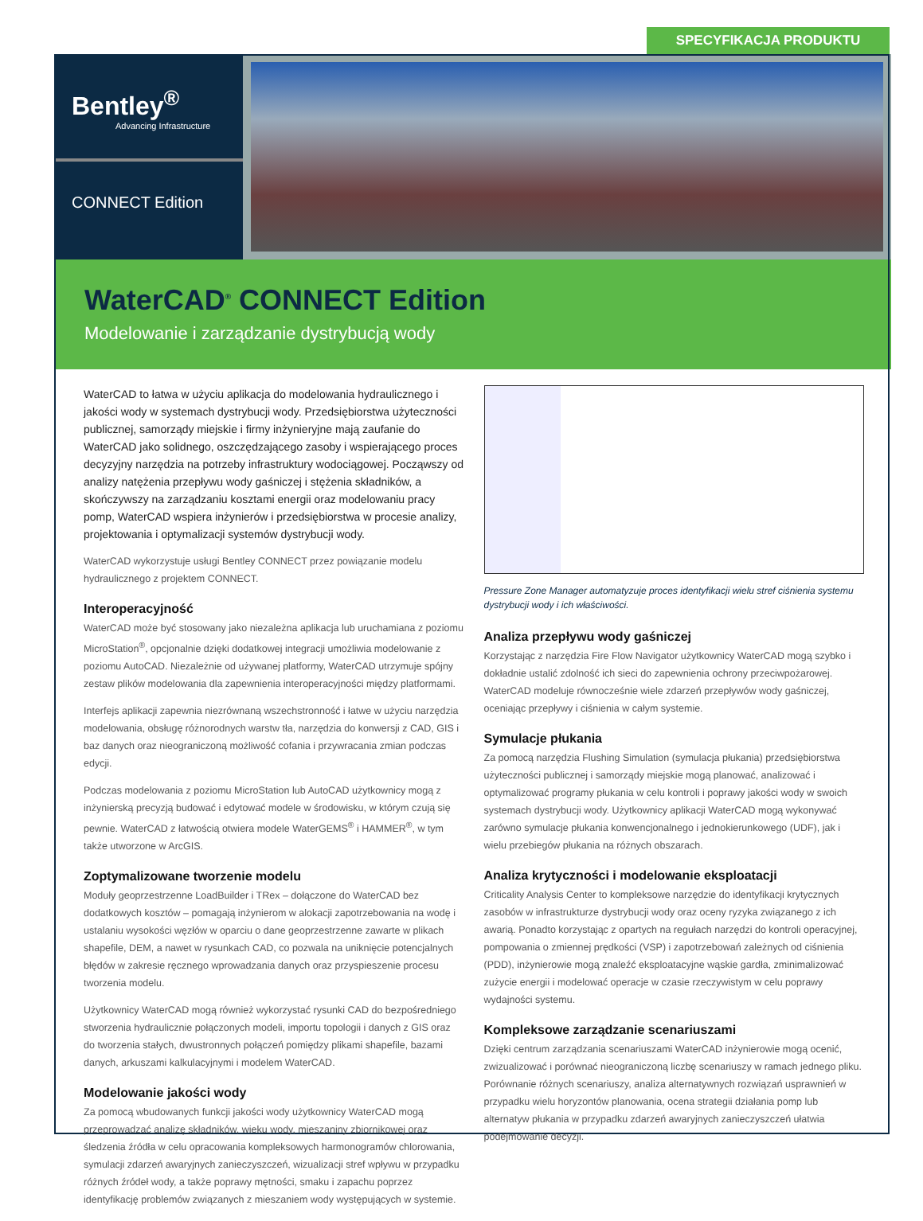SPECYFIKACJA PRODUKTU
Bentley<sup>®</sup>
Advancing Infrastructure
CONNECT Edition
WaterCAD<sup>®</sup> CONNECT Edition
Modelowanie i zarządzanie dystrybucją wody
WaterCAD to łatwa w użyciu aplikacja do modelowania hydraulicznego i jakości wody w systemach dystrybucji wody. Przedsiębiorstwa użyteczności publicznej, samorządy miejskie i firmy inżynieryjne mają zaufanie do WaterCAD jako solidnego, oszczędzającego zasoby i wspierającego proces decyzyjny narzędzia na potrzeby infrastruktury wodociągowej. Począwszy od analizy natężenia przepływu wody gaśniczej i stężenia składników, a skończywszy na zarządzaniu kosztami energii oraz modelowaniu pracy pomp, WaterCAD wspiera inżynierów i przedsiębiorstwa w procesie analizy, projektowania i optymalizacji systemów dystrybucji wody.
WaterCAD wykorzystuje usługi Bentley CONNECT przez powiązanie modelu hydraulicznego z projektem CONNECT.
Interoperacyjność
WaterCAD może być stosowany jako niezależna aplikacja lub uruchamiana z poziomu MicroStation<sup>®</sup>, opcjonalnie dzięki dodatkowej integracji umożliwia modelowanie z poziomu AutoCAD. Niezależnie od używanej platformy, WaterCAD utrzymuje spójny zestaw plików modelowania dla zapewnienia interoperacyjności między platformami.
Interfejs aplikacji zapewnia niezrównaną wszechstronność i łatwe w użyciu narzędzia modelowania, obsługę różnorodnych warstw tła, narzędzia do konwersji z CAD, GIS i baz danych oraz nieograniczoną możliwość cofania i przywracania zmian podczas edycji.
Podczas modelowania z poziomu MicroStation lub AutoCAD użytkownicy mogą z inżynierską precyzją budować i edytować modele w środowisku, w którym czują się pewnie. WaterCAD z łatwością otwiera modele WaterGEMS<sup>®</sup> i HAMMER<sup>®</sup>, w tym także utworzone w ArcGIS.
Zoptymalizowane tworzenie modelu
Moduły geoprzestrzenne LoadBuilder i TRex – dołączone do WaterCAD bez dodatkowych kosztów – pomagają inżynierom w alokacji zapotrzebowania na wodę i ustalaniu wysokości węzłów w oparciu o dane geoprzestrzenne zawarte w plikach shapefile, DEM, a nawet w rysunkach CAD, co pozwala na uniknięcie potencjalnych błędów w zakresie ręcznego wprowadzania danych oraz przyspieszenie procesu tworzenia modelu.
Użytkownicy WaterCAD mogą również wykorzystać rysunki CAD do bezpośredniego stworzenia hydraulicznie połączonych modeli, importu topologii i danych z GIS oraz do tworzenia stałych, dwustronnych połączeń pomiędzy plikami shapefile, bazami danych, arkuszami kalkulacyjnymi i modelem WaterCAD.
Modelowanie jakości wody
Za pomocą wbudowanych funkcji jakości wody użytkownicy WaterCAD mogą przeprowadzać analizę składników, wieku wody, mieszaniny zbiornikowej oraz śledzenia źródła w celu opracowania kompleksowych harmonogramów chlorowania, symulacji zdarzeń awaryjnych zanieczyszczeń, wizualizacji stref wpływu w przypadku różnych źródeł wody, a także poprawy mętności, smaku i zapachu poprzez identyfikację problemów związanych z mieszaniem wody występujących w systemie.
Pressure Zone Manager automatyzuje proces identyfikacji wielu stref ciśnienia systemu dystrybucji wody i ich właściwości.
Analiza przepływu wody gaśniczej
Korzystając z narzędzia Fire Flow Navigator użytkownicy WaterCAD mogą szybko i dokładnie ustalić zdolność ich sieci do zapewnienia ochrony przeciwpożarowej. WaterCAD modeluje równocześnie wiele zdarzeń przepływów wody gaśniczej, oceniając przepływy i ciśnienia w całym systemie.
Symulacje płukania
Za pomocą narzędzia Flushing Simulation (symulacja płukania) przedsiębiorstwa użyteczności publicznej i samorządy miejskie mogą planować, analizować i optymalizować programy płukania w celu kontroli i poprawy jakości wody w swoich systemach dystrybucji wody. Użytkownicy aplikacji WaterCAD mogą wykonywać zarówno symulacje płukania konwencjonalnego i jednokierunkowego (UDF), jak i wielu przebiegów płukania na różnych obszarach.
Analiza krytyczności i modelowanie eksploatacji
Criticality Analysis Center to kompleksowe narzędzie do identyfikacji krytycznych zasobów w infrastrukturze dystrybucji wody oraz oceny ryzyka związanego z ich awarią. Ponadto korzystając z opartych na regułach narzędzi do kontroli operacyjnej, pompowania o zmiennej prędkości (VSP) i zapotrzebowań zależnych od ciśnienia (PDD), inżynierowie mogą znaleźć eksploatacyjne wąskie gardła, zminimalizować zużycie energii i modelować operacje w czasie rzeczywistym w celu poprawy wydajności systemu.
Kompleksowe zarządzanie scenariuszami
Dzięki centrum zarządzania scenariuszami WaterCAD inżynierowie mogą ocenić, zwizualizować i porównać nieograniczoną liczbę scenariuszy w ramach jednego pliku. Porównanie różnych scenariuszy, analiza alternatywnych rozwiązań usprawnień w przypadku wielu horyzontów planowania, ocena strategii działania pomp lub alternatyw płukania w przypadku zdarzeń awaryjnych zanieczyszczeń ułatwia podejmowanie decyzji.